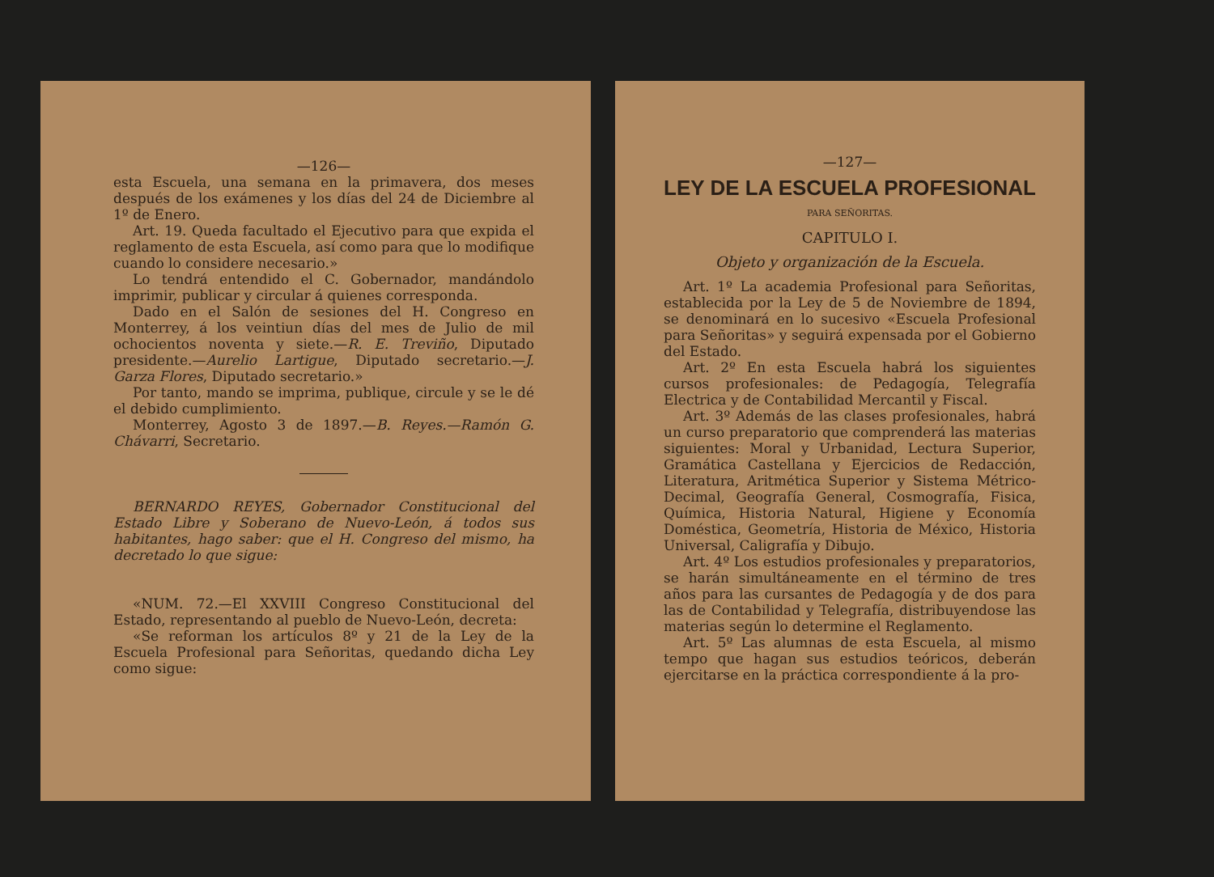—126—
esta Escuela, una semana en la primavera, dos meses después de los exámenes y los días del 24 de Diciembre al 1º de Enero.
Art. 19. Queda facultado el Ejecutivo para que expida el reglamento de esta Escuela, así como para que lo modifique cuando lo considere necesario.»
Lo tendrá entendido el C. Gobernador, mandándolo imprimir, publicar y circular á quienes corresponda.
Dado en el Salón de sesiones del H. Congreso en Monterrey, á los veintiun días del mes de Julio de mil ochocientos noventa y siete.—R. E. Treviño, Diputado presidente.—Aurelio Lartigue, Diputado secretario.—J. Garza Flores, Diputado secretario.»
Por tanto, mando se imprima, publique, circule y se le dé el debido cumplimiento.
Monterrey, Agosto 3 de 1897.—B. Reyes.—Ramón G. Chávarri, Secretario.
BERNARDO REYES, Gobernador Constitucional del Estado Libre y Soberano de Nuevo-León, á todos sus habitantes, hago saber: que el H. Congreso del mismo, ha decretado lo que sigue:
«NUM. 72.—El XXVIII Congreso Constitucional del Estado, representando al pueblo de Nuevo-León, decreta:
«Se reforman los artículos 8º y 21 de la Ley de la Escuela Profesional para Señoritas, quedando dicha Ley como sigue:
—127—
LEY DE LA ESCUELA PROFESIONAL
PARA SEÑORITAS.
CAPITULO I.
Objeto y organización de la Escuela.
Art. 1º La academia Profesional para Señoritas, establecida por la Ley de 5 de Noviembre de 1894, se denominará en lo sucesivo «Escuela Profesional para Señoritas» y seguirá expensada por el Gobierno del Estado.
Art. 2º En esta Escuela habrá los siguientes cursos profesionales: de Pedagogía, Telegrafía Electrica y de Contabilidad Mercantil y Fiscal.
Art. 3º Además de las clases profesionales, habrá un curso preparatorio que comprenderá las materias siguientes: Moral y Urbanidad, Lectura Superior, Gramática Castellana y Ejercicios de Redacción, Literatura, Aritmética Superior y Sistema Métrico-Decimal, Geografía General, Cosmografía, Fisica, Química, Historia Natural, Higiene y Economía Doméstica, Geometría, Historia de México, Historia Universal, Caligrafía y Dibujo.
Art. 4º Los estudios profesionales y preparatorios, se harán simultáneamente en el término de tres años para las cursantes de Pedagogía y de dos para las de Contabilidad y Telegrafía, distribuyendose las materias según lo determine el Reglamento.
Art. 5º Las alumnas de esta Escuela, al mismo tempo que hagan sus estudios teóricos, deberán ejercitarse en la práctica correspondiente á la pro-